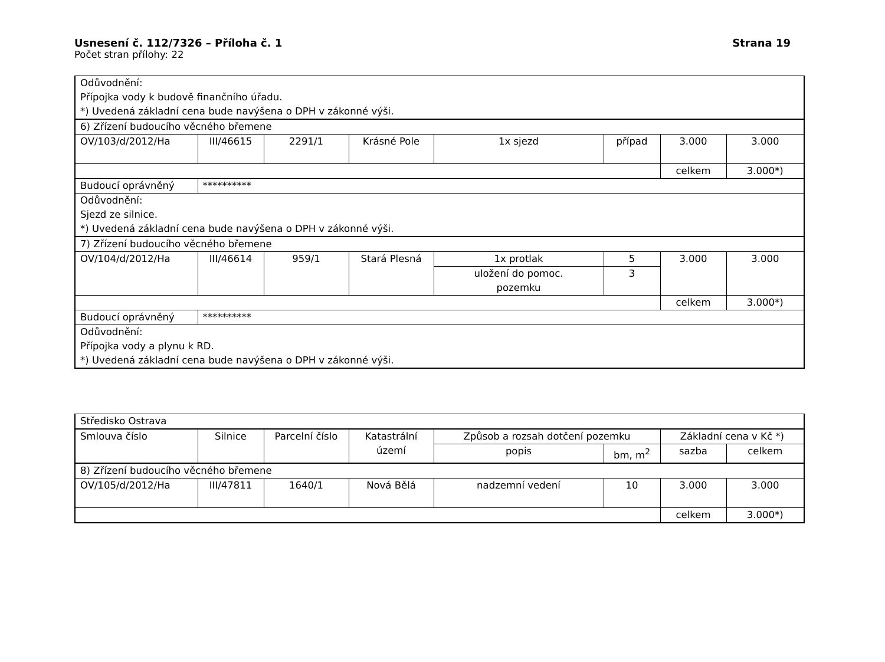Usnesení č. 112/7326 – Příloha č. 1
Strana 19
Počet stran přílohy: 22
| Odůvodnění: Přípojka vody k budově finančního úřadu. *) Uvedená základní cena bude navýšena o DPH v zákonné výši. | | | | | | | |
| 6) Zřízení budoucího věcného břemene | | | | | | | |
| OV/103/d/2012/Ha | III/46615 | 2291/1 | Krásné Pole | 1x sjezd | případ | 3.000 | 3.000 |
| | | | | | | celkem | 3.000*) |
| Budoucí oprávněný | ********** | | | | | | |
| Odůvodnění: Sjezd ze silnice. *) Uvedená základní cena bude navýšena o DPH v zákonné výši. | | | | | | | |
| 7) Zřízení budoucího věcného břemene | | | | | | | |
| OV/104/d/2012/Ha | III/46614 | 959/1 | Stará Plesná | 1x protlak | 5 | 3.000 | 3.000 |
| | | | | uložení do pomoc. pozemku | 3 | | |
| | | | | | | celkem | 3.000*) |
| Budoucí oprávněný | ********** | | | | | | |
| Odůvodnění: Přípojka vody a plynu k RD. *) Uvedená základní cena bude navýšena o DPH v zákonné výši. | | | | | | | |
| Středisko Ostrava | | | | | | | |
| Smlouva číslo | Silnice | Parcelní číslo | Katastrální území | Způsob a rozsah dotčení pozemku | | Základní cena v Kč *) | |
| | | | | popis | bm, m<sup>2</sup> | sazba | celkem |
| 8) Zřízení budoucího věcného břemene | | | | | | | |
| OV/105/d/2012/Ha | III/47811 | 1640/1 | Nová Bělá | nadzemní vedení | 10 | 3.000 | 3.000 |
| | | | | | | celkem | 3.000*) |